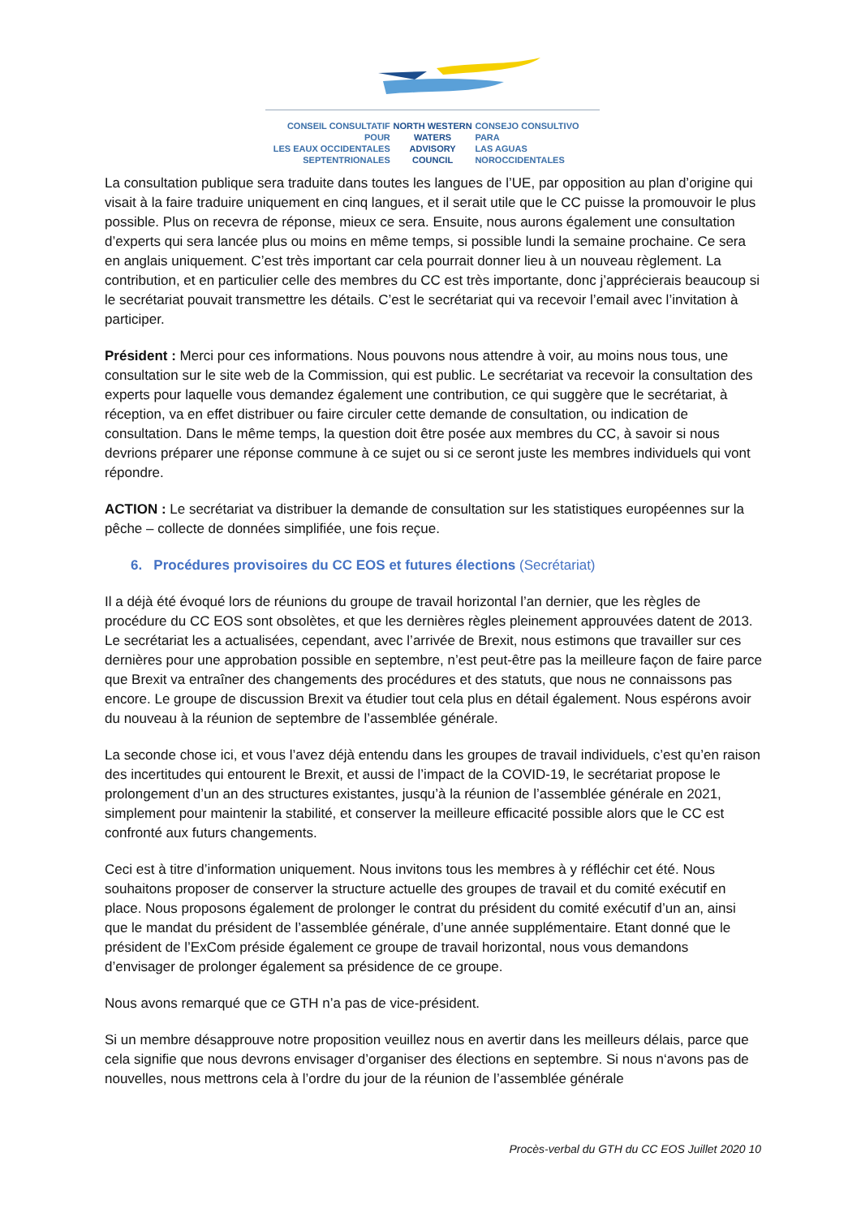CONSEIL CONSULTATIF POUR
LES EAUX OCCIDENTALES
SEPTENTRIONALES
NORTH WESTERN
WATERS
ADVISORY COUNCIL
CONSEJO CONSULTIVO PARA
LAS AGUAS
NOROCCIDENTALES
La consultation publique sera traduite dans toutes les langues de l’UE, par opposition au plan d’origine qui visait à la faire traduire uniquement en cinq langues, et il serait utile que le CC puisse la promouvoir le plus possible. Plus on recevra de réponse, mieux ce sera. Ensuite, nous aurons également une consultation d’experts qui sera lancée plus ou moins en même temps, si possible lundi la semaine prochaine. Ce sera en anglais uniquement. C’est très important car cela pourrait donner lieu à un nouveau règlement. La contribution, et en particulier celle des membres du CC est très importante, donc j’apprécierais beaucoup si le secrétariat pouvait transmettre les détails. C’est le secrétariat qui va recevoir l’email avec l’invitation à participer.
Président : Merci pour ces informations. Nous pouvons nous attendre à voir, au moins nous tous, une consultation sur le site web de la Commission, qui est public. Le secrétariat va recevoir la consultation des experts pour laquelle vous demandez également une contribution, ce qui suggère que le secrétariat, à réception, va en effet distribuer ou faire circuler cette demande de consultation, ou indication de consultation. Dans le même temps, la question doit être posée aux membres du CC, à savoir si nous devrions préparer une réponse commune à ce sujet ou si ce seront juste les membres individuels qui vont répondre.
ACTION : Le secrétariat va distribuer la demande de consultation sur les statistiques européennes sur la pêche – collecte de données simplifiée, une fois reçue.
6. Procédures provisoires du CC EOS et futures élections (Secrétariat)
Il a déjà été évoqué lors de réunions du groupe de travail horizontal l’an dernier, que les règles de procédure du CC EOS sont obsolètes, et que les dernières règles pleinement approuvées datent de 2013. Le secrétariat les a actualisées, cependant, avec l’arrivée de Brexit, nous estimons que travailler sur ces dernières pour une approbation possible en septembre, n’est peut-être pas la meilleure façon de faire parce que Brexit va entraîner des changements des procédures et des statuts, que nous ne connaissons pas encore. Le groupe de discussion Brexit va étudier tout cela plus en détail également. Nous espérons avoir du nouveau à la réunion de septembre de l’assemblée générale.
La seconde chose ici, et vous l’avez déjà entendu dans les groupes de travail individuels, c’est qu’en raison des incertitudes qui entourent le Brexit, et aussi de l’impact de la COVID-19, le secrétariat propose le prolongement d’un an des structures existantes, jusqu’à la réunion de l’assemblée générale en 2021, simplement pour maintenir la stabilité, et conserver la meilleure efficacité possible alors que le CC est confronté aux futurs changements.
Ceci est à titre d’information uniquement. Nous invitons tous les membres à y réfléchir cet été. Nous souhaitons proposer de conserver la structure actuelle des groupes de travail et du comité exécutif en place. Nous proposons également de prolonger le contrat du président du comité exécutif d’un an, ainsi que le mandat du président de l’assemblée générale, d’une année supplémentaire. Etant donné que le président de l’ExCom préside également ce groupe de travail horizontal, nous vous demandons d’envisager de prolonger également sa présidence de ce groupe.
Nous avons remarqué que ce GTH n’a pas de vice-président.
Si un membre désapprouve notre proposition veuillez nous en avertir dans les meilleurs délais, parce que cela signifie que nous devrons envisager d’organiser des élections en septembre. Si nous n‘avons pas de nouvelles, nous mettrons cela à l’ordre du jour de la réunion de l’assemblée générale
Procès-verbal du GTH du CC EOS Juillet 2020 10